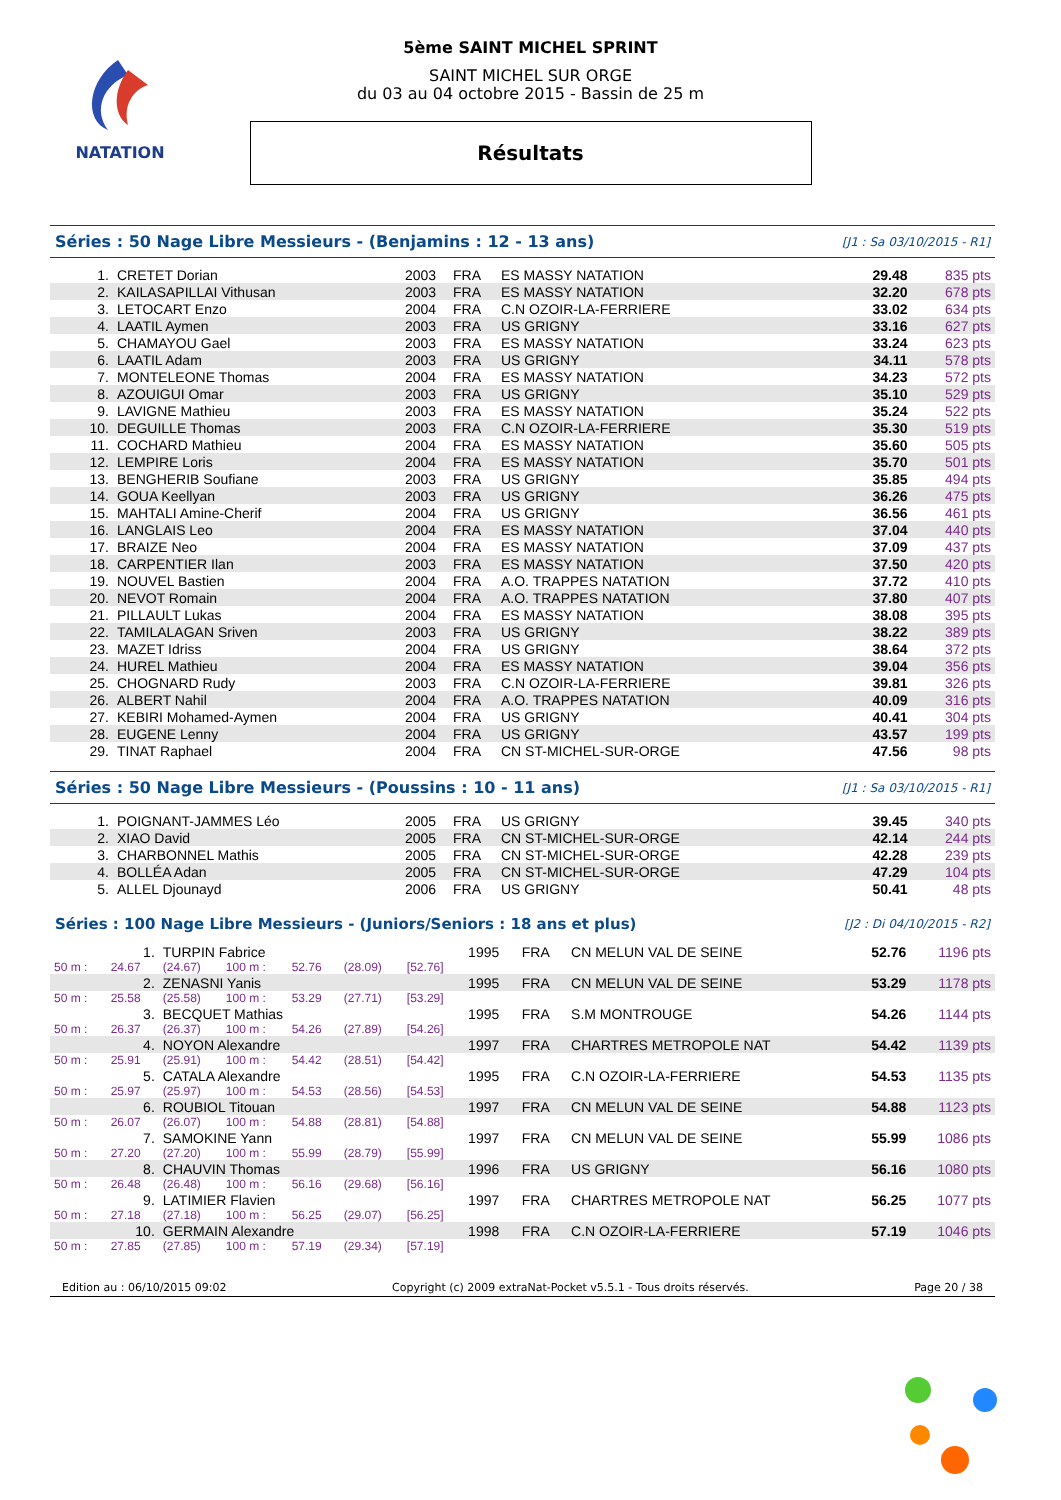NATATION
5ème SAINT MICHEL SPRINT
SAINT MICHEL SUR ORGE
du 03 au 04 octobre 2015 - Bassin de 25 m
Résultats
Séries : 50 Nage Libre Messieurs - (Benjamins : 12 - 13 ans) [J1 : Sa 03/10/2015 - R1]
| 1. | CRETET Dorian | 2003 | FRA | ES MASSY NATATION | 29.48 | 835 pts |
| 2. | KAILASAPILLAI Vithusan | 2003 | FRA | ES MASSY NATATION | 32.20 | 678 pts |
| 3. | LETOCART Enzo | 2004 | FRA | C.N OZOIR-LA-FERRIERE | 33.02 | 634 pts |
| 4. | LAATIL Aymen | 2003 | FRA | US GRIGNY | 33.16 | 627 pts |
| 5. | CHAMAYOU Gael | 2003 | FRA | ES MASSY NATATION | 33.24 | 623 pts |
| 6. | LAATIL Adam | 2003 | FRA | US GRIGNY | 34.11 | 578 pts |
| 7. | MONTELEONE Thomas | 2004 | FRA | ES MASSY NATATION | 34.23 | 572 pts |
| 8. | AZOUIGUI Omar | 2003 | FRA | US GRIGNY | 35.10 | 529 pts |
| 9. | LAVIGNE Mathieu | 2003 | FRA | ES MASSY NATATION | 35.24 | 522 pts |
| 10. | DEGUILLE Thomas | 2003 | FRA | C.N OZOIR-LA-FERRIERE | 35.30 | 519 pts |
| 11. | COCHARD Mathieu | 2004 | FRA | ES MASSY NATATION | 35.60 | 505 pts |
| 12. | LEMPIRE Loris | 2004 | FRA | ES MASSY NATATION | 35.70 | 501 pts |
| 13. | BENGHERIB Soufiane | 2003 | FRA | US GRIGNY | 35.85 | 494 pts |
| 14. | GOUA Keellyan | 2003 | FRA | US GRIGNY | 36.26 | 475 pts |
| 15. | MAHTALI Amine-Cherif | 2004 | FRA | US GRIGNY | 36.56 | 461 pts |
| 16. | LANGLAIS Leo | 2004 | FRA | ES MASSY NATATION | 37.04 | 440 pts |
| 17. | BRAIZE Neo | 2004 | FRA | ES MASSY NATATION | 37.09 | 437 pts |
| 18. | CARPENTIER Ilan | 2003 | FRA | ES MASSY NATATION | 37.50 | 420 pts |
| 19. | NOUVEL Bastien | 2004 | FRA | A.O. TRAPPES NATATION | 37.72 | 410 pts |
| 20. | NEVOT Romain | 2004 | FRA | A.O. TRAPPES NATATION | 37.80 | 407 pts |
| 21. | PILLAULT Lukas | 2004 | FRA | ES MASSY NATATION | 38.08 | 395 pts |
| 22. | TAMILALAGAN Sriven | 2003 | FRA | US GRIGNY | 38.22 | 389 pts |
| 23. | MAZET Idriss | 2004 | FRA | US GRIGNY | 38.64 | 372 pts |
| 24. | HUREL Mathieu | 2004 | FRA | ES MASSY NATATION | 39.04 | 356 pts |
| 25. | CHOGNARD Rudy | 2003 | FRA | C.N OZOIR-LA-FERRIERE | 39.81 | 326 pts |
| 26. | ALBERT Nahil | 2004 | FRA | A.O. TRAPPES NATATION | 40.09 | 316 pts |
| 27. | KEBIRI Mohamed-Aymen | 2004 | FRA | US GRIGNY | 40.41 | 304 pts |
| 28. | EUGENE Lenny | 2004 | FRA | US GRIGNY | 43.57 | 199 pts |
| 29. | TINAT Raphael | 2004 | FRA | CN ST-MICHEL-SUR-ORGE | 47.56 | 98 pts |
Séries : 50 Nage Libre Messieurs - (Poussins : 10 - 11 ans) [J1 : Sa 03/10/2015 - R1]
| 1. | POIGNANT-JAMMES Léo | 2005 | FRA | US GRIGNY | 39.45 | 340 pts |
| 2. | XIAO David | 2005 | FRA | CN ST-MICHEL-SUR-ORGE | 42.14 | 244 pts |
| 3. | CHARBONNEL Mathis | 2005 | FRA | CN ST-MICHEL-SUR-ORGE | 42.28 | 239 pts |
| 4. | BOLLÉA Adan | 2005 | FRA | CN ST-MICHEL-SUR-ORGE | 47.29 | 104 pts |
| 5. | ALLEL Djounayd | 2006 | FRA | US GRIGNY | 50.41 | 48 pts |
Séries : 100 Nage Libre Messieurs - (Juniors/Seniors : 18 ans et plus) [J2 : Di 04/10/2015 - R2]
| 1. | | TURPIN Fabrice | | | | | 1995 | FRA | CN MELUN VAL DE SEINE | 52.76 | 1196 pts |
| 50 m : | 24.67 | (24.67) | 100 m : | 52.76 | (28.09) | [52.76] | | | | | |
| 2. | | ZENASNI Yanis | | | | | 1995 | FRA | CN MELUN VAL DE SEINE | 53.29 | 1178 pts |
| 50 m : | 25.58 | (25.58) | 100 m : | 53.29 | (27.71) | [53.29] | | | | | |
| 3. | | BECQUET Mathias | | | | | 1995 | FRA | S.M MONTROUGE | 54.26 | 1144 pts |
| 50 m : | 26.37 | (26.37) | 100 m : | 54.26 | (27.89) | [54.26] | | | | | |
| 4. | | NOYON Alexandre | | | | | 1997 | FRA | CHARTRES METROPOLE NAT | 54.42 | 1139 pts |
| 50 m : | 25.91 | (25.91) | 100 m : | 54.42 | (28.51) | [54.42] | | | | | |
| 5. | | CATALA Alexandre | | | | | 1995 | FRA | C.N OZOIR-LA-FERRIERE | 54.53 | 1135 pts |
| 50 m : | 25.97 | (25.97) | 100 m : | 54.53 | (28.56) | [54.53] | | | | | |
| 6. | | ROUBIOL Titouan | | | | | 1997 | FRA | CN MELUN VAL DE SEINE | 54.88 | 1123 pts |
| 50 m : | 26.07 | (26.07) | 100 m : | 54.88 | (28.81) | [54.88] | | | | | |
| 7. | | SAMOKINE Yann | | | | | 1997 | FRA | CN MELUN VAL DE SEINE | 55.99 | 1086 pts |
| 50 m : | 27.20 | (27.20) | 100 m : | 55.99 | (28.79) | [55.99] | | | | | |
| 8. | | CHAUVIN Thomas | | | | | 1996 | FRA | US GRIGNY | 56.16 | 1080 pts |
| 50 m : | 26.48 | (26.48) | 100 m : | 56.16 | (29.68) | [56.16] | | | | | |
| 9. | | LATIMIER Flavien | | | | | 1997 | FRA | CHARTRES METROPOLE NAT | 56.25 | 1077 pts |
| 50 m : | 27.18 | (27.18) | 100 m : | 56.25 | (29.07) | [56.25] | | | | | |
| 10. | | GERMAIN Alexandre | | | | | 1998 | FRA | C.N OZOIR-LA-FERRIERE | 57.19 | 1046 pts |
| 50 m : | 27.85 | (27.85) | 100 m : | 57.19 | (29.34) | [57.19] | | | | | |
Edition au : 06/10/2015 09:02 Copyright (c) 2009 extraNat-Pocket v5.5.1 - Tous droits réservés. Page 20 / 38